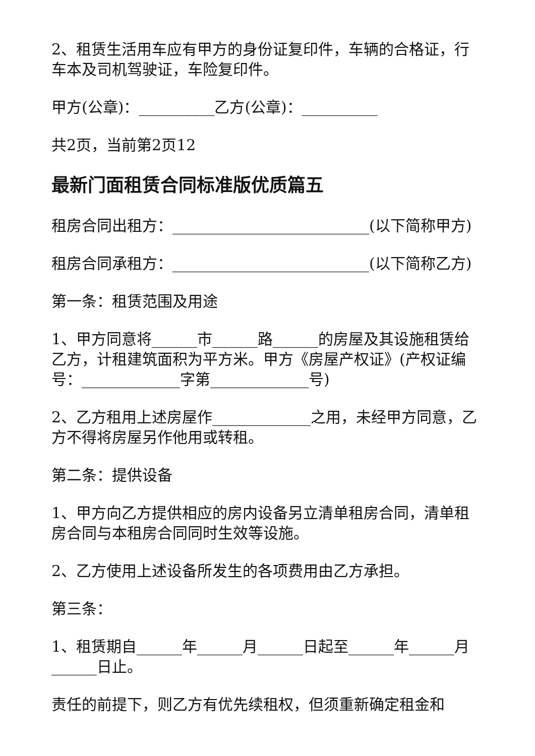2、租赁生活用车应有甲方的身份证复印件，车辆的合格证，行车本及司机驾驶证，车险复印件。
甲方(公章)：__________乙方(公章)：__________
共2页，当前第2页12
最新门面租赁合同标准版优质篇五
租房合同出租方：__________________________(以下简称甲方)
租房合同承租方：__________________________(以下简称乙方)
第一条：租赁范围及用途
1、甲方同意将______市______路______的房屋及其设施租赁给乙方，计租建筑面积为平方米。甲方《房屋产权证》(产权证编号：_____________字第_____________号)
2、乙方租用上述房屋作_____________之用，未经甲方同意，乙方不得将房屋另作他用或转租。
第二条：提供设备
1、甲方向乙方提供相应的房内设备另立清单租房合同，清单租房合同与本租房合同同时生效等设施。
2、乙方使用上述设备所发生的各项费用由乙方承担。
第三条：
1、租赁期自______年______月______日起至______年______月______日止。
责任的前提下，则乙方有优先续租权，但须重新确定租金和